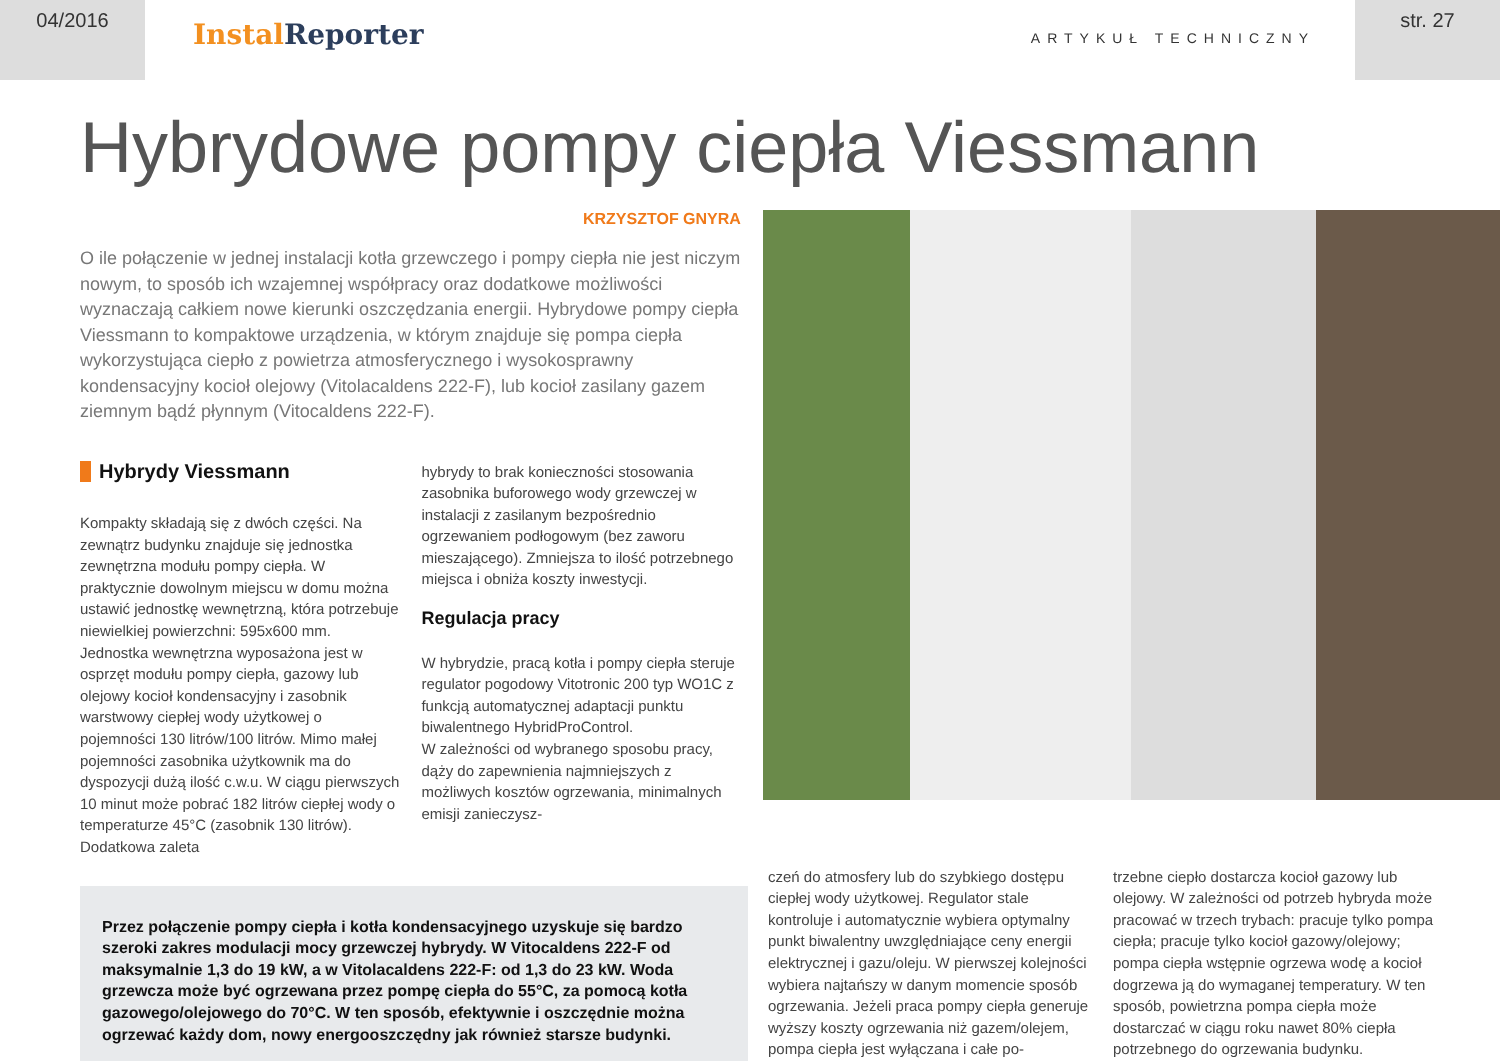04/2016
Instal Reporter
ARTYKUŁ TECHNICZNY
str. 27
Hybrydowe pompy ciepła Viessmann
KRZYSZTOF GNYRA
O ile połączenie w jednej instalacji kotła grzewczego i pompy ciepła nie jest niczym nowym, to sposób ich wzajemnej współpracy oraz dodatkowe możliwości wyznaczają całkiem nowe kierunki oszczędzania energii. Hybrydowe pompy ciepła Viessmann to kompaktowe urządzenia, w którym znajduje się pompa ciepła wykorzystująca ciepło z powietrza atmosferycznego i wysokosprawny kondensacyjny kocioł olejowy (Vitolacaldens 222-F), lub kocioł zasilany gazem ziemnym bądź płynnym (Vitocaldens 222-F).
Hybrydy Viessmann
Kompakty składają się z dwóch części. Na zewnątrz budynku znajduje się jednostka zewnętrzna modułu pompy ciepła. W praktycznie dowolnym miejscu w domu można ustawić jednostkę wewnętrzną, która potrzebuje niewielkiej powierzchni: 595x600 mm. Jednostka wewnętrzna wyposażona jest w osprzęt modułu pompy ciepła, gazowy lub olejowy kocioł kondensacyjny i zasobnik warstwowy ciepłej wody użytkowej o pojemności 130 litrów/100 litrów. Mimo małej pojemności zasobnika użytkownik ma do dyspozycji dużą ilość c.w.u. W ciągu pierwszych 10 minut może pobrać 182 litrów ciepłej wody o temperaturze 45°C (zasobnik 130 litrów). Dodatkowa zaleta
hybrydy to brak konieczności stosowania zasobnika buforowego wody grzewczej w instalacji z zasilanym bezpośrednio ogrzewaniem podłogowym (bez zaworu mieszającego). Zmniejsza to ilość potrzebnego miejsca i obniża koszty inwestycji.
Regulacja pracy
W hybrydzie, pracą kotła i pompy ciepła steruje regulator pogodowy Vitotronic 200 typ WO1C z funkcją automatycznej adaptacji punktu biwalentnego HybridProControl.
W zależności od wybranego sposobu pracy, dąży do zapewnienia najmniejszych z możliwych kosztów ogrzewania, minimalnych emisji zanieczysz-
Przez połączenie pompy ciepła i kotła kondensacyjnego uzyskuje się bardzo szeroki zakres modulacji mocy grzewczej hybrydy. W Vitocaldens 222-F od maksymalnie 1,3 do 19 kW, a w Vitolacaldens 222-F: od 1,3 do 23 kW. Woda grzewcza może być ogrzewana przez pompę ciepła do 55°C, za pomocą kotła gazowego/olejowego do 70°C. W ten sposób, efektywnie i oszczędnie można ogrzewać każdy dom, nowy energooszczędny jak również starsze budynki.
czeń do atmosfery lub do szybkiego dostępu ciepłej wody użytkowej. Regulator stale kontroluje i automatycznie wybiera optymalny punkt biwalentny uwzględniające ceny energii elektrycznej i gazu/oleju. W pierwszej kolejności wybiera najtańszy w danym momencie sposób ogrzewania. Jeżeli praca pompy ciepła generuje wyższy koszty ogrzewania niż gazem/olejem, pompa ciepła jest wyłączana i całe po-
trzebne ciepło dostarcza kocioł gazowy lub olejowy. W zależności od potrzeb hybryda może pracować w trzech trybach: pracuje tylko pompa ciepła; pracuje tylko kocioł gazowy/olejowy; pompa ciepła wstępnie ogrzewa wodę a kocioł dogrzewa ją do wymaganej temperatury. W ten sposób, powietrzna pompa ciepła może dostarczać w ciągu roku nawet 80% ciepła potrzebnego do ogrzewania budynku.